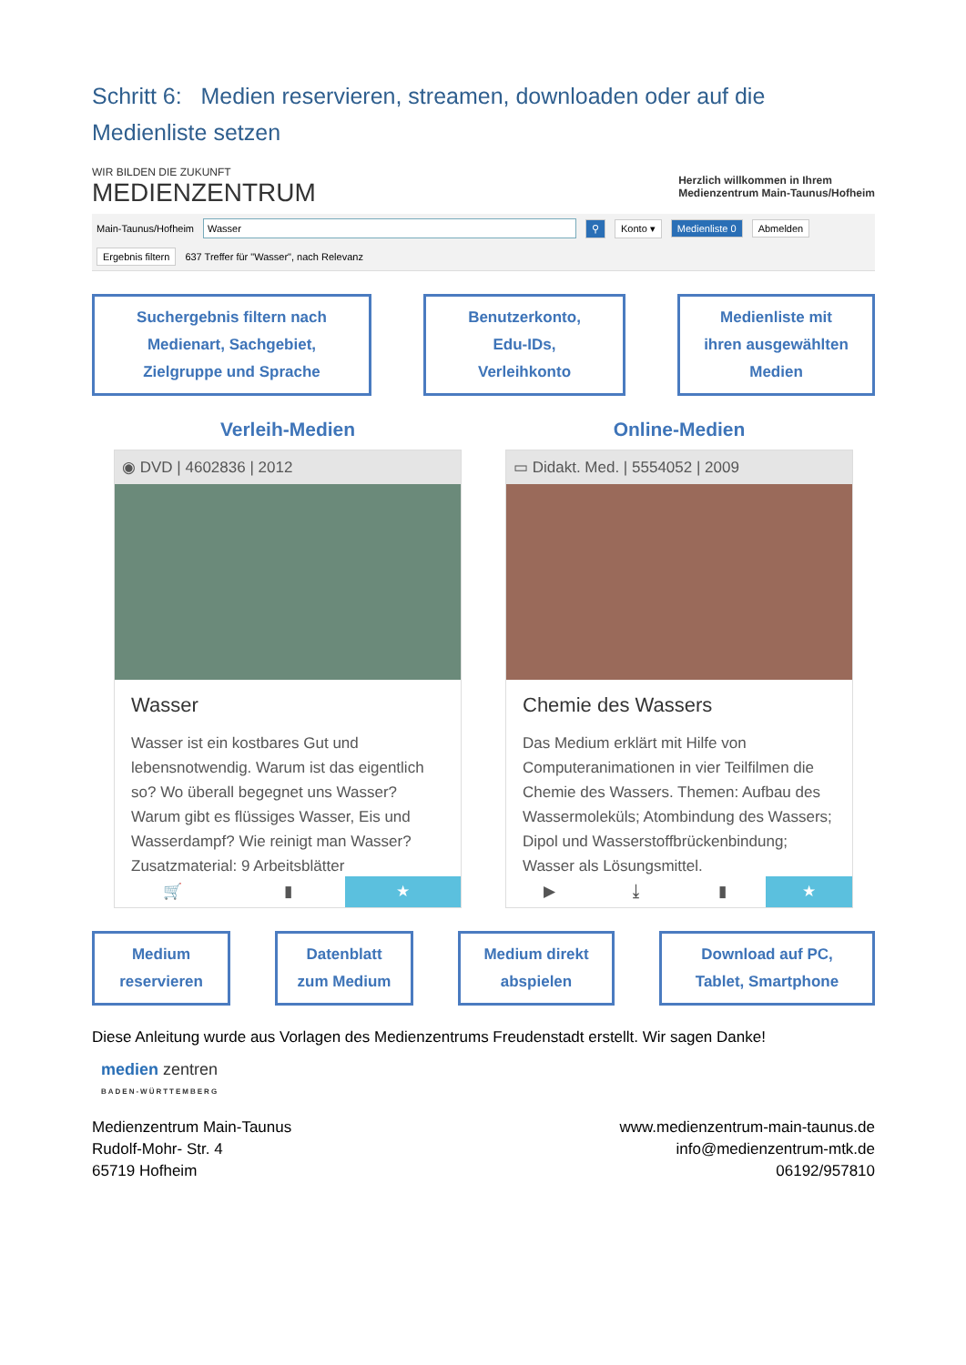Schritt 6: Medien reservieren, streamen, downloaden oder auf die Medienliste setzen
WIR BILDEN DIE ZUKUNFT
MEDIENZENTRUM
Herzlich willkommen in Ihrem
Medienzentrum Main-Taunus/Hofheim
Main-Taunus/Hofheim Wasser ⚲ Konto ▾ Medienliste 0 Abmelden
Ergebnis filtern 637 Treffer für "Wasser", nach Relevanz
Suchergebnis filtern nach
Medienart, Sachgebiet,
Zielgruppe und Sprache
Benutzerkonto,
Edu-IDs,
Verleihkonto
Medienliste mit
ihren ausgewählten
Medien
Verleih-Medien
◉ DVD | 4602836 | 2012
Wasser
Wasser ist ein kostbares Gut und lebensnotwendig. Warum ist das eigentlich so? Wo überall begegnet uns Wasser? Warum gibt es flüssiges Wasser, Eis und Wasserdampf? Wie reinigt man Wasser? Zusatzmaterial: 9 Arbeitsblätter
🛒 ▮ ★
Online-Medien
▭ Didakt. Med. | 5554052 | 2009
Chemie des Wassers
Das Medium erklärt mit Hilfe von Computeranimationen in vier Teilfilmen die Chemie des Wassers. Themen: Aufbau des Wassermoleküls; Atombindung des Wassers; Dipol und Wasserstoffbrückenbindung; Wasser als Lösungsmittel.
▶ ⤓ ▮ ★
Medium
reservieren
Datenblatt
zum Medium
Medium direkt
abspielen
Download auf PC,
Tablet, Smartphone
Diese Anleitung wurde aus Vorlagen des Medienzentrums Freudenstadt erstellt. Wir sagen Danke!
medien zentren
BADEN-WÜRTTEMBERG
Medienzentrum Main-Taunus
Rudolf-Mohr- Str. 4
65719 Hofheim
www.medienzentrum-main-taunus.de
info@medienzentrum-mtk.de
06192/957810